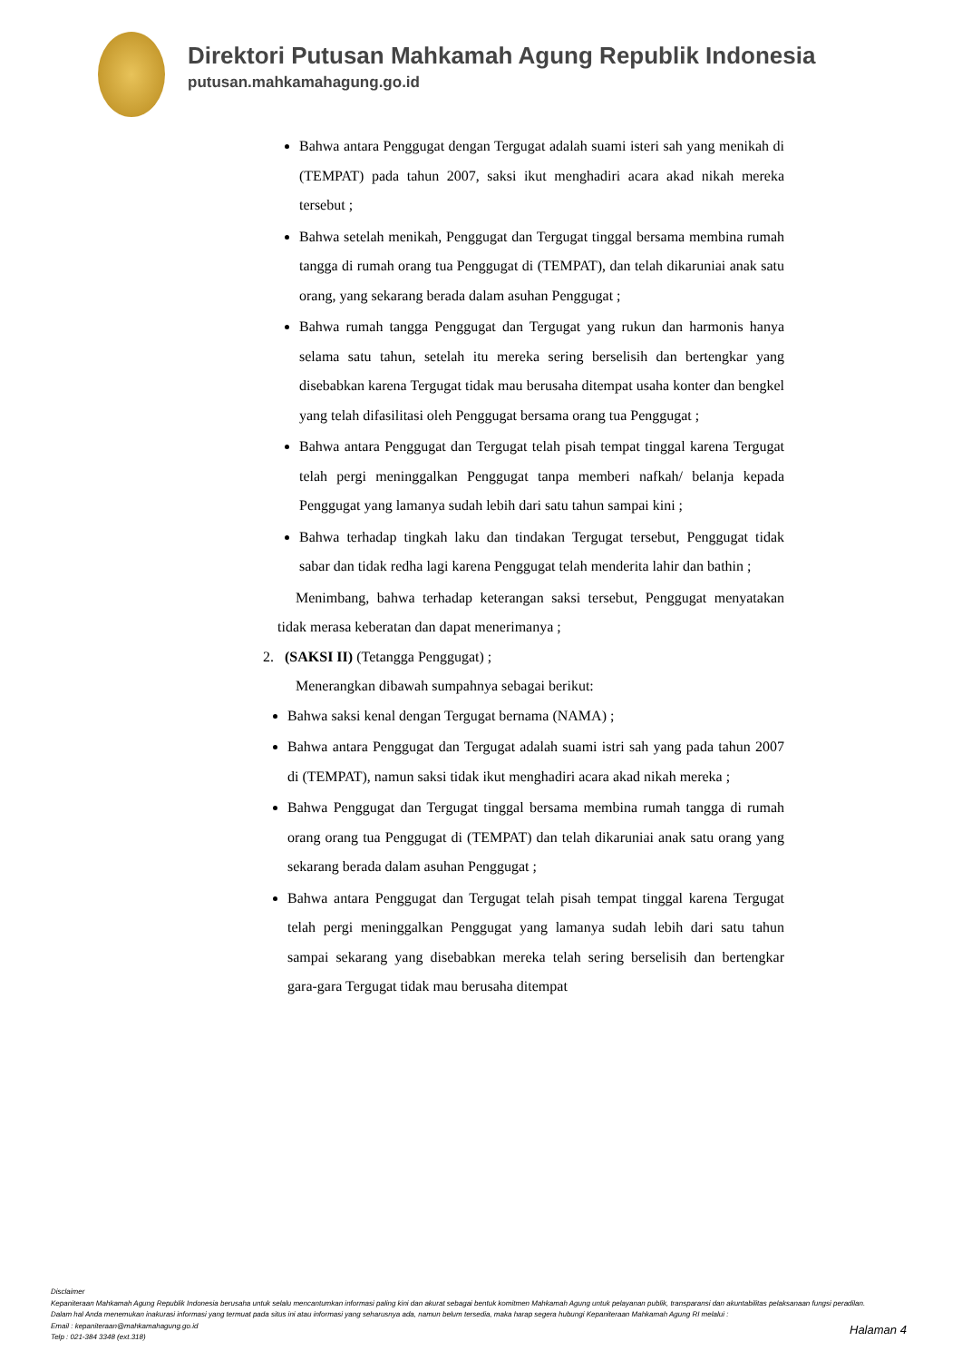Direktori Putusan Mahkamah Agung Republik Indonesia
putusan.mahkamahagung.go.id
Bahwa antara Penggugat dengan Tergugat adalah suami isteri sah yang menikah di (TEMPAT) pada tahun 2007, saksi ikut menghadiri acara akad nikah mereka tersebut ;
Bahwa setelah menikah, Penggugat dan Tergugat tinggal bersama membina rumah tangga di rumah orang tua Penggugat di (TEMPAT), dan telah dikaruniai anak satu orang, yang sekarang berada dalam asuhan Penggugat ;
Bahwa rumah tangga Penggugat dan Tergugat yang rukun dan harmonis hanya selama satu tahun, setelah itu mereka sering berselisih dan bertengkar yang disebabkan karena Tergugat tidak mau berusaha ditempat usaha konter dan bengkel yang telah difasilitasi oleh Penggugat bersama orang tua Penggugat ;
Bahwa antara Penggugat dan Tergugat telah pisah tempat tinggal karena Tergugat telah pergi meninggalkan Penggugat tanpa memberi nafkah/ belanja kepada Penggugat yang lamanya sudah lebih dari satu tahun sampai kini ;
Bahwa terhadap tingkah laku dan tindakan Tergugat tersebut, Penggugat tidak sabar dan tidak redha lagi karena Penggugat telah menderita lahir dan bathin ;
Menimbang, bahwa terhadap keterangan saksi tersebut, Penggugat menyatakan tidak merasa keberatan dan dapat menerimanya ;
2. (SAKSI II) (Tetangga Penggugat) ;
Menerangkan dibawah sumpahnya sebagai berikut:
Bahwa saksi kenal dengan Tergugat bernama (NAMA) ;
Bahwa antara Penggugat dan Tergugat adalah suami istri sah yang pada tahun 2007 di (TEMPAT), namun saksi tidak ikut menghadiri acara akad nikah mereka ;
Bahwa Penggugat dan Tergugat tinggal bersama membina rumah tangga di rumah orang orang tua Penggugat di (TEMPAT) dan telah dikaruniai anak satu orang yang sekarang berada dalam asuhan Penggugat ;
Bahwa antara Penggugat dan Tergugat telah pisah tempat tinggal karena Tergugat telah pergi meninggalkan Penggugat yang lamanya sudah lebih dari satu tahun sampai sekarang yang disebabkan mereka telah sering berselisih dan bertengkar gara-gara Tergugat tidak mau berusaha ditempat
Disclaimer
Kepaniteraan Mahkamah Agung Republik Indonesia berusaha untuk selalu mencantumkan informasi paling kini dan akurat sebagai bentuk komitmen Mahkamah Agung untuk pelayanan publik, transparansi dan akuntabilitas pelaksanaan fungsi peradilan.
Dalam hal Anda menemukan inakurasi informasi yang termuat pada situs ini atau informasi yang seharusnya ada, namun belum tersedia, maka harap segera hubungi Kepaniteraan Mahkamah Agung RI melalui :
Email : kepaniteraan@mahkamahagung.go.id
Telp : 021-384 3348 (ext.318)
Halaman 4